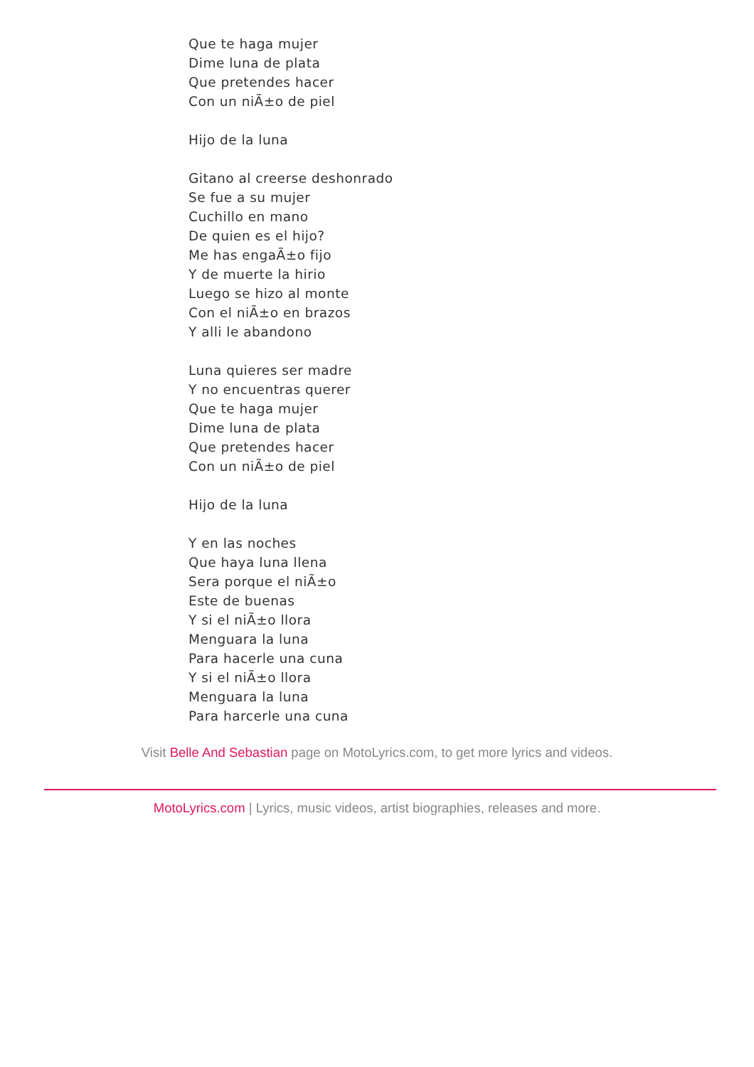Que te haga mujer
Dime luna de plata
Que pretendes hacer
Con un niÃ±o de piel
Hijo de la luna
Gitano al creerse deshonrado
Se fue a su mujer
Cuchillo en mano
De quien es el hijo?
Me has engaÃ±o fijo
Y de muerte la hirio
Luego se hizo al monte
Con el niÃ±o en brazos
Y alli le abandono
Luna quieres ser madre
Y no encuentras querer
Que te haga mujer
Dime luna de plata
Que pretendes hacer
Con un niÃ±o de piel
Hijo de la luna
Y en las noches
Que haya luna llena
Sera porque el niÃ±o
Este de buenas
Y si el niÃ±o llora
Menguara la luna
Para hacerle una cuna
Y si el niÃ±o llora
Menguara la luna
Para harcerle una cuna
Visit Belle And Sebastian page on MotoLyrics.com, to get more lyrics and videos.
MotoLyrics.com | Lyrics, music videos, artist biographies, releases and more.